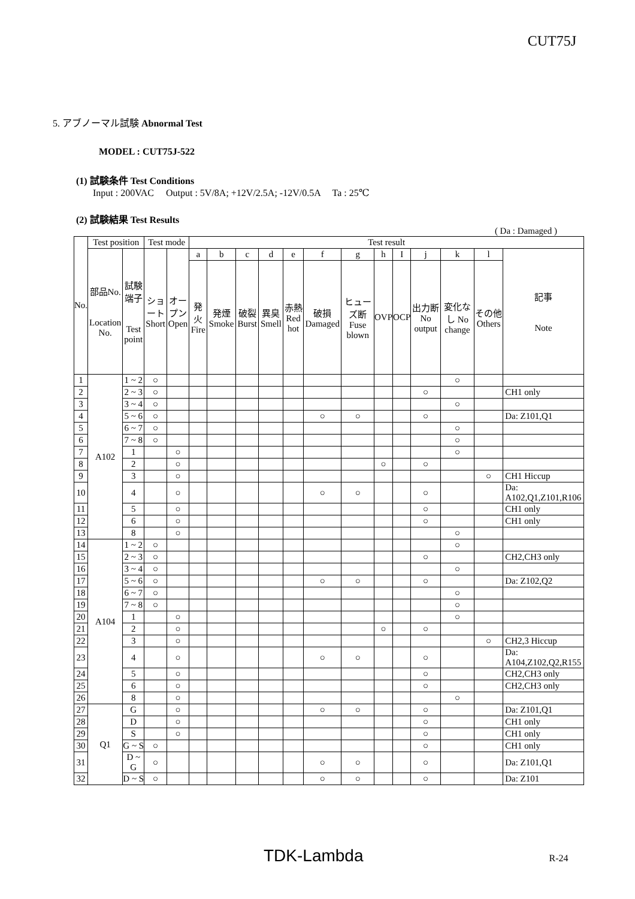CUT75J
5. アブノーマル試験 Abnormal Test
MODEL : CUT75J-522
(1) 試験条件 Test Conditions
Input : 200VAC Output : 5V/8A; +12V/2.5A; -12V/0.5A Ta : 25℃
(2) 試験結果 Test Results
( Da : Damaged )
| No. | Test position | | Test mode | | Test result | | | | | | | | | | | | |
| --- | --- | --- | --- | --- | --- | --- | --- | --- | --- | --- | --- | --- | --- | --- | --- | --- | --- |
| | 部品No. Location No. | 試験端子 Test point | ショート Short | オープン Open | a | b | c | d | e | f | g | h | I | j | k | l | 記事 Note |
| | | | | | 発火 Fire | 発煙 Smoke | 破裂 Burst | 異臭 Smell | 赤熱 Red hot | 破損 Damaged | ヒューズ断 Fuse blown | OVP | OCP | 出力断 No output | 変化なし No change | その他 Others | |
| 1 | A102 | 1 ~ 2 | ○ | | | | | | | | | | | | ○ | | |
| 2 | | 2 ~ 3 | ○ | | | | | | | | | | | ○ | | | CH1 only |
| 3 | | 3 ~ 4 | ○ | | | | | | | | | | | | ○ | | |
| 4 | | 5 ~ 6 | ○ | | | | | | | ○ | ○ | | | ○ | | | Da: Z101,Q1 |
| 5 | | 6 ~ 7 | ○ | | | | | | | | | | | | ○ | | |
| 6 | | 7 ~ 8 | ○ | | | | | | | | | | | | ○ | | |
| 7 | | 1 | | ○ | | | | | | | | | | | ○ | | |
| 8 | | 2 | | ○ | | | | | | | | ○ | | ○ | | | |
| 9 | | 3 | | ○ | | | | | | | | | | | | ○ | CH1 Hiccup |
| 10 | | 4 | | ○ | | | | | | ○ | ○ | | | ○ | | | Da: A102,Q1,Z101,R106 |
| 11 | | 5 | | ○ | | | | | | | | | | ○ | | | CH1 only |
| 12 | | 6 | | ○ | | | | | | | | | | ○ | | | CH1 only |
| 13 | | 8 | | ○ | | | | | | | | | | | ○ | | |
| 14 | A104 | 1 ~ 2 | ○ | | | | | | | | | | | | ○ | | |
| 15 | | 2 ~ 3 | ○ | | | | | | | | | | | ○ | | | CH2,CH3 only |
| 16 | | 3 ~ 4 | ○ | | | | | | | | | | | | ○ | | |
| 17 | | 5 ~ 6 | ○ | | | | | | | ○ | ○ | | | ○ | | | Da: Z102,Q2 |
| 18 | | 6 ~ 7 | ○ | | | | | | | | | | | | ○ | | |
| 19 | | 7 ~ 8 | ○ | | | | | | | | | | | | ○ | | |
| 20 | | 1 | | ○ | | | | | | | | | | | ○ | | |
| 21 | | 2 | | ○ | | | | | | | | ○ | | ○ | | | |
| 22 | | 3 | | ○ | | | | | | | | | | | | ○ | CH2,3 Hiccup |
| 23 | | 4 | | ○ | | | | | | ○ | ○ | | | ○ | | | Da: A104,Z102,Q2,R155 |
| 24 | | 5 | | ○ | | | | | | | | | | ○ | | | CH2,CH3 only |
| 25 | | 6 | | ○ | | | | | | | | | | ○ | | | CH2,CH3 only |
| 26 | | 8 | | ○ | | | | | | | | | | | ○ | | |
| 27 | Q1 | G | | ○ | | | | | | ○ | ○ | | | ○ | | | Da: Z101,Q1 |
| 28 | | D | | ○ | | | | | | | | | | ○ | | | CH1 only |
| 29 | | S | | ○ | | | | | | | | | | ○ | | | CH1 only |
| 30 | | G ~ S | ○ | | | | | | | | | | | ○ | | | CH1 only |
| 31 | | D ~ G | ○ | | | | | | | ○ | ○ | | | ○ | | | Da: Z101,Q1 |
| 32 | | D ~ S | ○ | | | | | | | ○ | ○ | | | ○ | | | Da: Z101 |
TDK-Lambda R-24